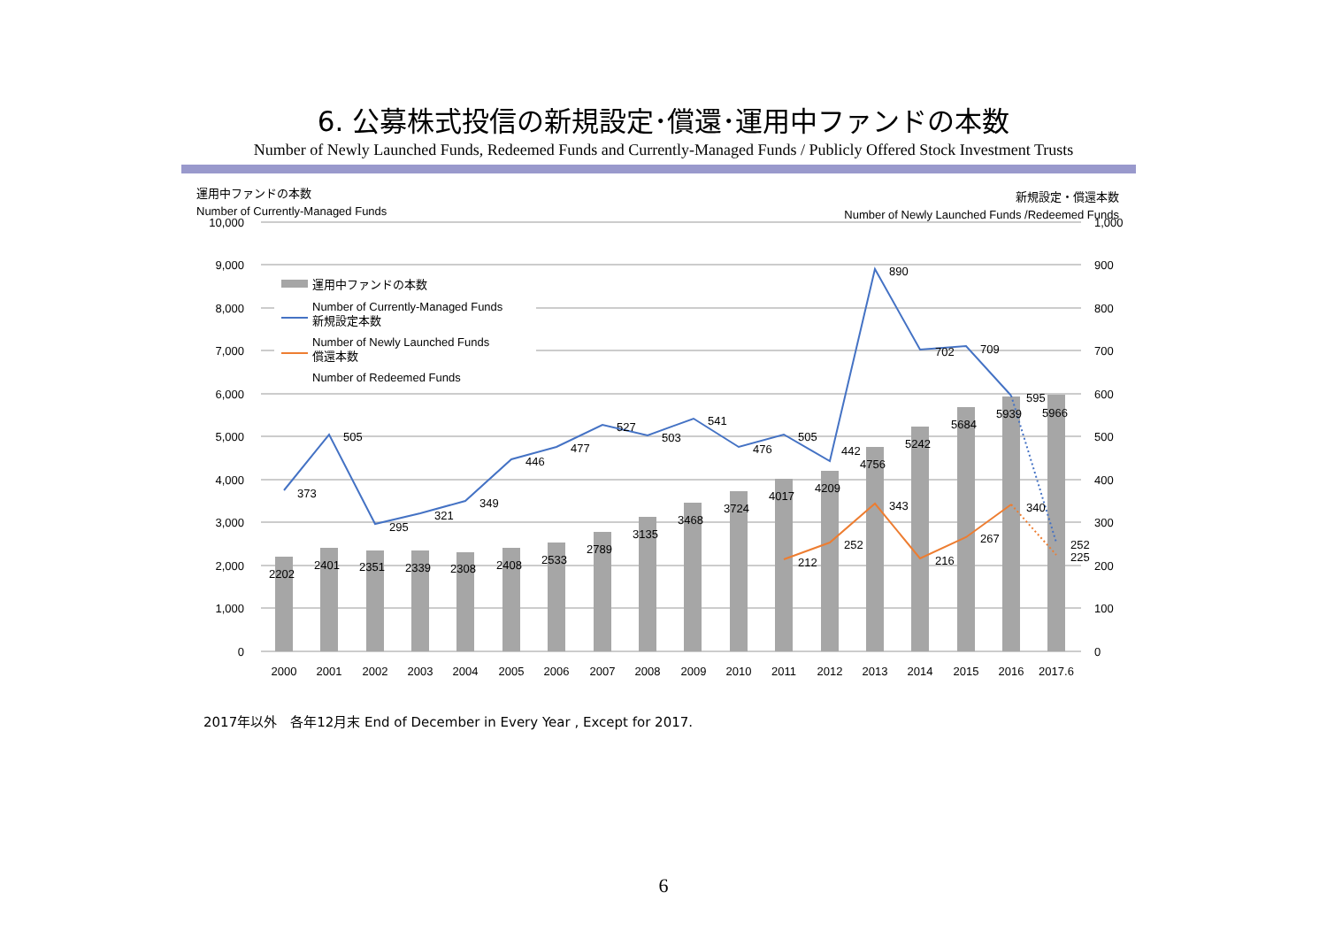6. 公募株式投信の新規設定･償還･運用中ファンドの本数
Number of Newly Launched Funds, Redeemed Funds and Currently-Managed Funds / Publicly Offered Stock Investment Trusts
運用中ファンドの本数
Number of Currently-Managed Funds
新規設定・償還本数
Number of Newly Launched Funds /Redeemed Funds
10,000
9,000
8,000
7,000
6,000
5,000
4,000
3,000
2,000
1,000
0
1,000
900
800
700
600
500
400
300
200
100
0
運用中ファンドの本数
Number of Currently-Managed Funds
新規設定本数
Number of Newly Launched Funds
償還本数
Number of Redeemed Funds
2202
2401
2351
2339
2308
2408
2533
2789
3135
3468
3724
4017
4209
4756
5242
5684
5939
5966
373
505
295
321
349
446
477
527
503
541
476
505
442
890
702
709
595
252
212
252
343
216
267
340
225
2000
2001
2002
2003
2004
2005
2006
2007
2008
2009
2010
2011
2012
2013
2014
2015
2016
2017.6
2017年以外　各年12月末 End of December in Every Year , Except for 2017.
6